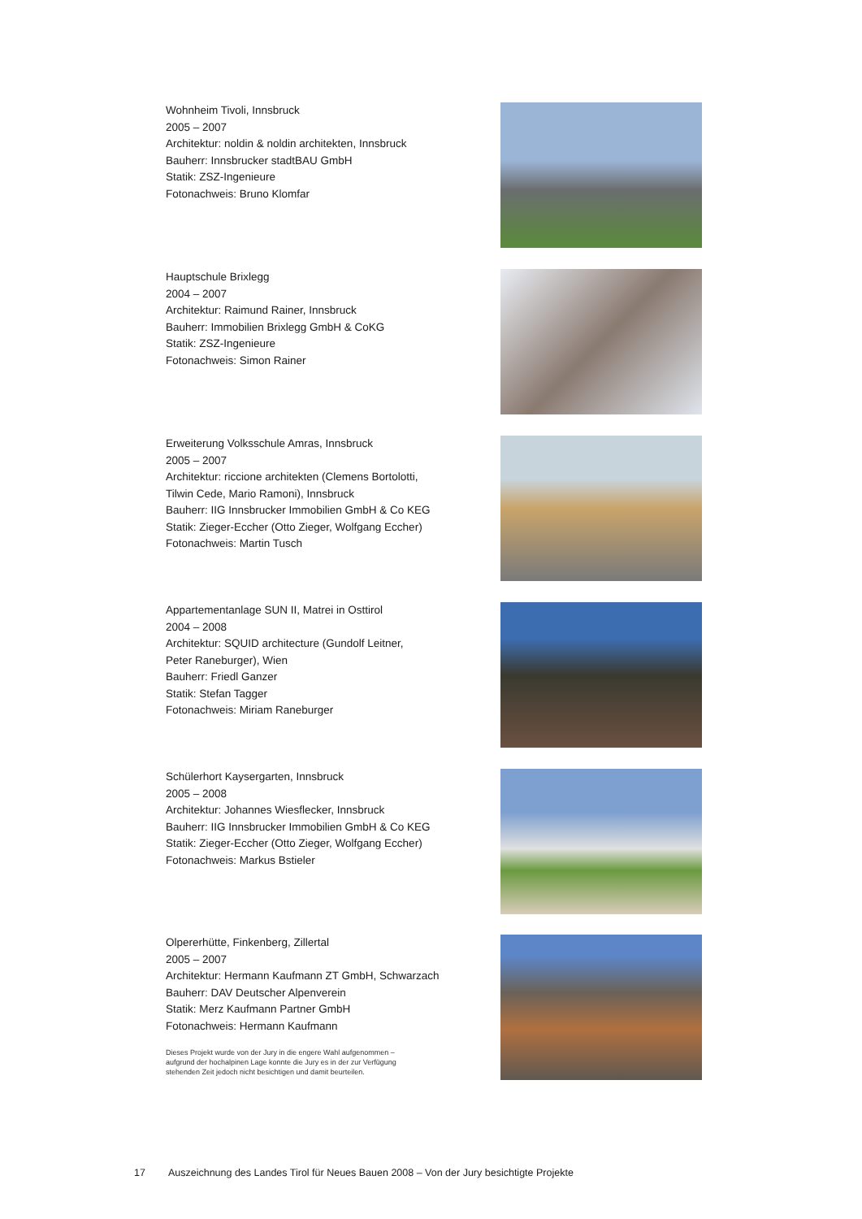Wohnheim Tivoli, Innsbruck
2005 – 2007
Architektur: noldin & noldin architekten, Innsbruck
Bauherr: Innsbrucker stadtBAU GmbH
Statik: ZSZ-Ingenieure
Fotonachweis: Bruno Klomfar
Hauptschule Brixlegg
2004 – 2007
Architektur: Raimund Rainer, Innsbruck
Bauherr: Immobilien Brixlegg GmbH & CoKG
Statik: ZSZ-Ingenieure
Fotonachweis: Simon Rainer
Erweiterung Volksschule Amras, Innsbruck
2005 – 2007
Architektur: riccione architekten (Clemens Bortolotti,
Tilwin Cede, Mario Ramoni), Innsbruck
Bauherr: IIG Innsbrucker Immobilien GmbH & Co KEG
Statik: Zieger-Eccher (Otto Zieger, Wolfgang Eccher)
Fotonachweis: Martin Tusch
Appartementanlage SUN II, Matrei in Osttirol
2004 – 2008
Architektur: SQUID architecture (Gundolf Leitner,
Peter Raneburger), Wien
Bauherr: Friedl Ganzer
Statik: Stefan Tagger
Fotonachweis: Miriam Raneburger
Schülerhort Kaysergarten, Innsbruck
2005 – 2008
Architektur: Johannes Wiesflecker, Innsbruck
Bauherr: IIG Innsbrucker Immobilien GmbH & Co KEG
Statik: Zieger-Eccher (Otto Zieger, Wolfgang Eccher)
Fotonachweis: Markus Bstieler
Olpererhütte, Finkenberg, Zillertal
2005 – 2007
Architektur: Hermann Kaufmann ZT GmbH, Schwarzach
Bauherr: DAV Deutscher Alpenverein
Statik: Merz Kaufmann Partner GmbH
Fotonachweis: Hermann Kaufmann
Dieses Projekt wurde von der Jury in die engere Wahl aufgenommen –
aufgrund der hochalpinen Lage konnte die Jury es in der zur Verfügung
stehenden Zeit jedoch nicht besichtigen und damit beurteilen.
17 Auszeichnung des Landes Tirol für Neues Bauen 2008 – Von der Jury besichtigte Projekte